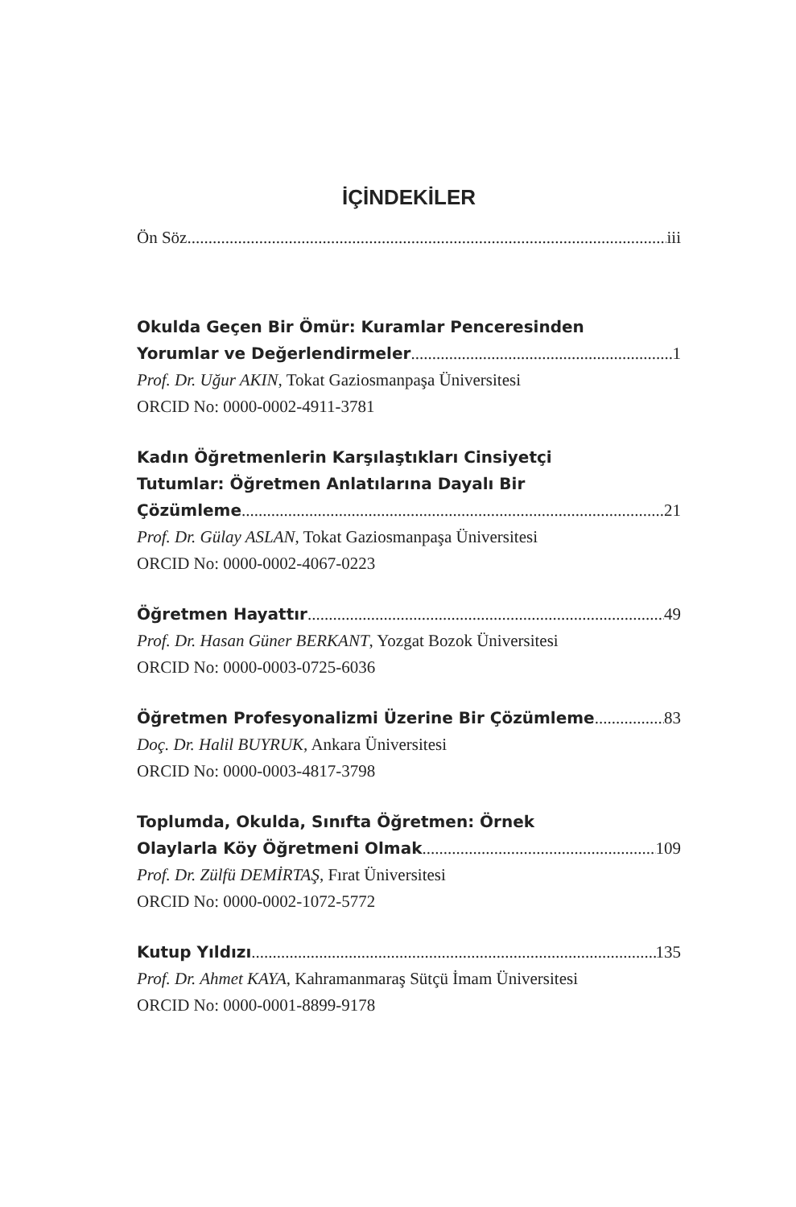İÇİNDEKİLER
Ön Söz iii
Okulda Geçen Bir Ömür: Kuramlar Penceresinden
Yorumlar ve Değerlendirmeler 1
Prof. Dr. Uğur AKIN, Tokat Gaziosmanpaşa Üniversitesi
ORCID No: 0000-0002-4911-3781
Kadın Öğretmenlerin Karşılaştıkları Cinsiyetçi
Tutumlar: Öğretmen Anlatılarına Dayalı Bir
Çözümleme 21
Prof. Dr. Gülay ASLAN, Tokat Gaziosmanpaşa Üniversitesi
ORCID No: 0000-0002-4067-0223
Öğretmen Hayattır 49
Prof. Dr. Hasan Güner BERKANT, Yozgat Bozok Üniversitesi
ORCID No: 0000-0003-0725-6036
Öğretmen Profesyonalizmi Üzerine Bir Çözümleme 83
Doç. Dr. Halil BUYRUK, Ankara Üniversitesi
ORCID No: 0000-0003-4817-3798
Toplumda, Okulda, Sınıfta Öğretmen: Örnek
Olaylarla Köy Öğretmeni Olmak 109
Prof. Dr. Zülfü DEMİRTAŞ, Fırat Üniversitesi
ORCID No: 0000-0002-1072-5772
Kutup Yıldızı 135
Prof. Dr. Ahmet KAYA, Kahramanmaraş Sütçü İmam Üniversitesi
ORCID No: 0000-0001-8899-9178